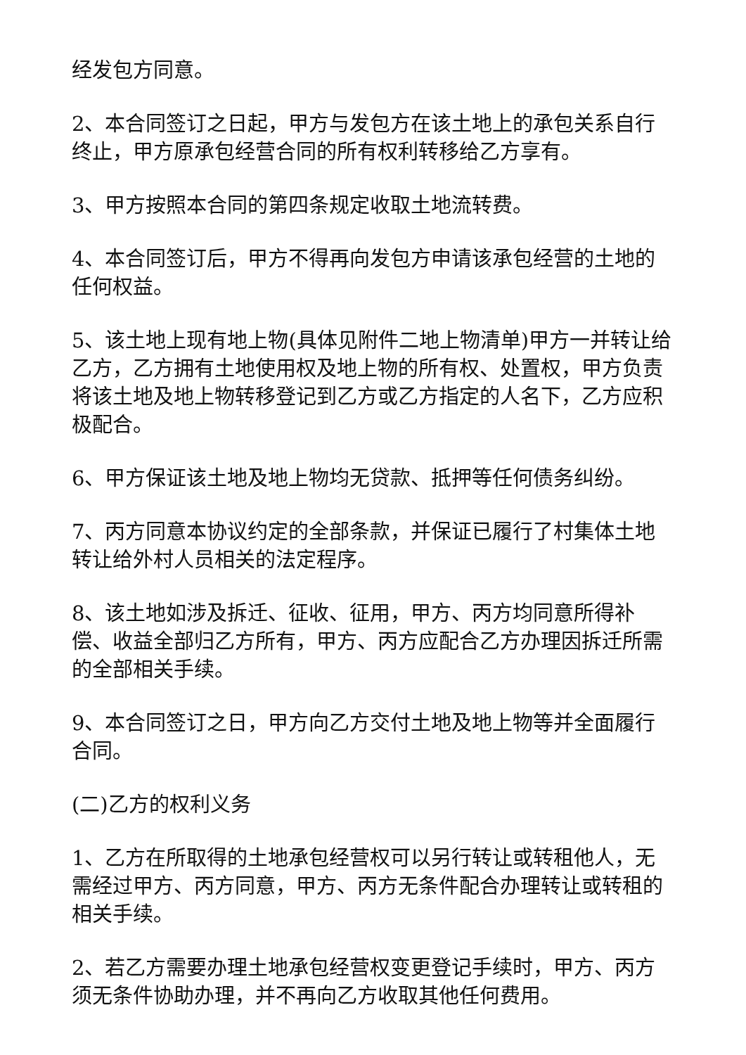经发包方同意。
2、本合同签订之日起，甲方与发包方在该土地上的承包关系自行终止，甲方原承包经营合同的所有权利转移给乙方享有。
3、甲方按照本合同的第四条规定收取土地流转费。
4、本合同签订后，甲方不得再向发包方申请该承包经营的土地的任何权益。
5、该土地上现有地上物(具体见附件二地上物清单)甲方一并转让给乙方，乙方拥有土地使用权及地上物的所有权、处置权，甲方负责将该土地及地上物转移登记到乙方或乙方指定的人名下，乙方应积极配合。
6、甲方保证该土地及地上物均无贷款、抵押等任何债务纠纷。
7、丙方同意本协议约定的全部条款，并保证已履行了村集体土地转让给外村人员相关的法定程序。
8、该土地如涉及拆迁、征收、征用，甲方、丙方均同意所得补偿、收益全部归乙方所有，甲方、丙方应配合乙方办理因拆迁所需的全部相关手续。
9、本合同签订之日，甲方向乙方交付土地及地上物等并全面履行合同。
(二)乙方的权利义务
1、乙方在所取得的土地承包经营权可以另行转让或转租他人，无需经过甲方、丙方同意，甲方、丙方无条件配合办理转让或转租的相关手续。
2、若乙方需要办理土地承包经营权变更登记手续时，甲方、丙方须无条件协助办理，并不再向乙方收取其他任何费用。